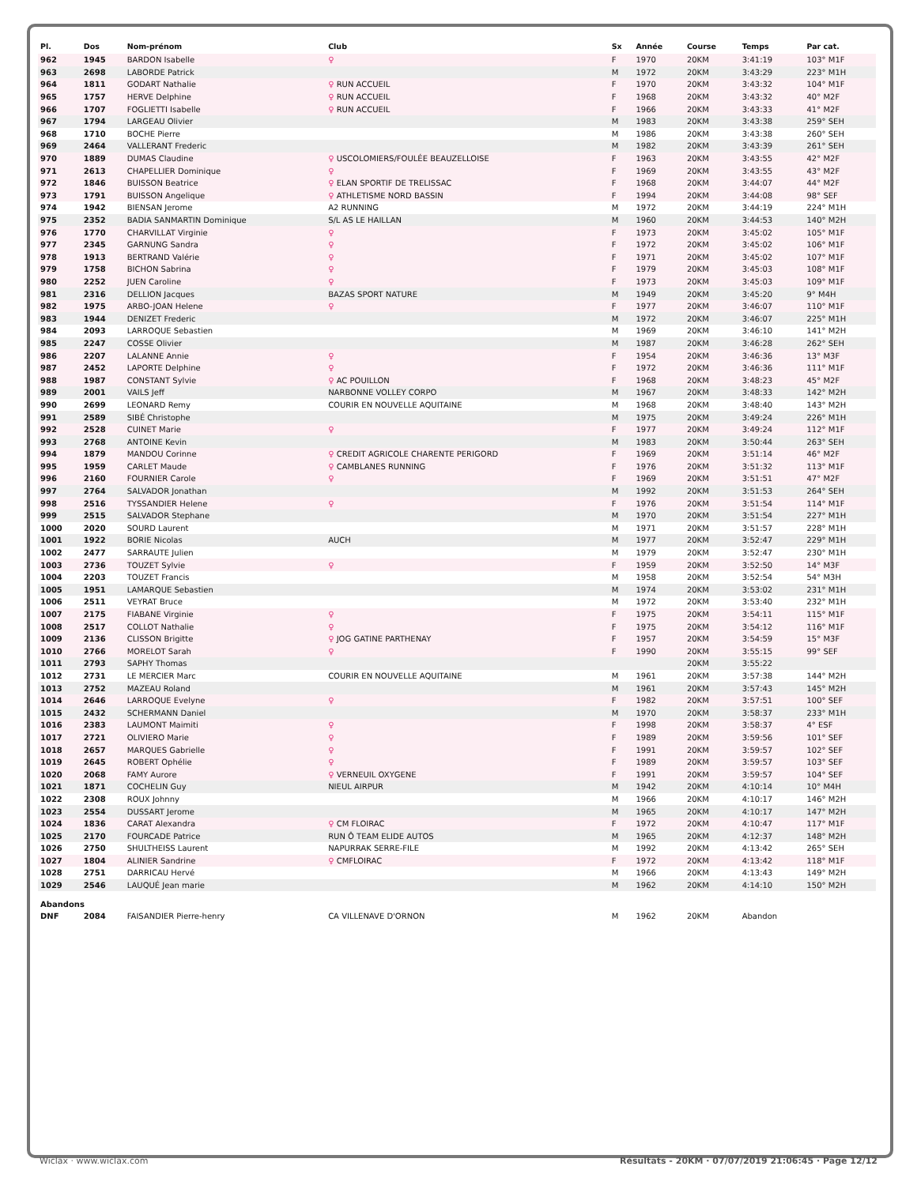| Pl. | Dos | Nom-prénom | Club | Sx | Année | Course | Temps | Par cat. |
| --- | --- | --- | --- | --- | --- | --- | --- | --- |
| 962 | 1945 | BARDON Isabelle | ♀ | F | 1970 | 20KM | 3:41:19 | 103° M1F |
| 963 | 2698 | LABORDE Patrick | | M | 1972 | 20KM | 3:43:29 | 223° M1H |
| 964 | 1811 | GODART Nathalie | ♀ RUN ACCUEIL | F | 1970 | 20KM | 3:43:32 | 104° M1F |
| 965 | 1757 | HERVE Delphine | ♀ RUN ACCUEIL | F | 1968 | 20KM | 3:43:32 | 40° M2F |
| 966 | 1707 | FOGLIETTI Isabelle | ♀ RUN ACCUEIL | F | 1966 | 20KM | 3:43:33 | 41° M2F |
| 967 | 1794 | LARGEAU Olivier | | M | 1983 | 20KM | 3:43:38 | 259° SEH |
| 968 | 1710 | BOCHE Pierre | | M | 1986 | 20KM | 3:43:38 | 260° SEH |
| 969 | 2464 | VALLERANT Frederic | | M | 1982 | 20KM | 3:43:39 | 261° SEH |
| 970 | 1889 | DUMAS Claudine | ♀ USCOLOMIERS/FOULÉE BEAUZELLOISE | F | 1963 | 20KM | 3:43:55 | 42° M2F |
| 971 | 2613 | CHAPELLIER Dominique | ♀ | F | 1969 | 20KM | 3:43:55 | 43° M2F |
| 972 | 1846 | BUISSON Beatrice | ♀ ELAN SPORTIF DE TRELISSAC | F | 1968 | 20KM | 3:44:07 | 44° M2F |
| 973 | 1791 | BUISSON Angelique | ♀ ATHLETISME NORD BASSIN | F | 1994 | 20KM | 3:44:08 | 98° SEF |
| 974 | 1942 | BIENSAN Jerome | A2 RUNNING | M | 1972 | 20KM | 3:44:19 | 224° M1H |
| 975 | 2352 | BADIA SANMARTIN Dominique | S/L AS LE HAILLAN | M | 1960 | 20KM | 3:44:53 | 140° M2H |
| 976 | 1770 | CHARVILLAT Virginie | ♀ | F | 1973 | 20KM | 3:45:02 | 105° M1F |
| 977 | 2345 | GARNUNG Sandra | ♀ | F | 1972 | 20KM | 3:45:02 | 106° M1F |
| 978 | 1913 | BERTRAND Valérie | ♀ | F | 1971 | 20KM | 3:45:02 | 107° M1F |
| 979 | 1758 | BICHON Sabrina | ♀ | F | 1979 | 20KM | 3:45:03 | 108° M1F |
| 980 | 2252 | JUEN Caroline | ♀ | F | 1973 | 20KM | 3:45:03 | 109° M1F |
| 981 | 2316 | DELLION Jacques | BAZAS SPORT NATURE | M | 1949 | 20KM | 3:45:20 | 9° M4H |
| 982 | 1975 | ARBO-JOAN Helene | ♀ | F | 1977 | 20KM | 3:46:07 | 110° M1F |
| 983 | 1944 | DENIZET Frederic | | M | 1972 | 20KM | 3:46:07 | 225° M1H |
| 984 | 2093 | LARROQUE Sebastien | | M | 1969 | 20KM | 3:46:10 | 141° M2H |
| 985 | 2247 | COSSE Olivier | | M | 1987 | 20KM | 3:46:28 | 262° SEH |
| 986 | 2207 | LALANNE Annie | ♀ | F | 1954 | 20KM | 3:46:36 | 13° M3F |
| 987 | 2452 | LAPORTE Delphine | ♀ | F | 1972 | 20KM | 3:46:36 | 111° M1F |
| 988 | 1987 | CONSTANT Sylvie | ♀ AC POUILLON | F | 1968 | 20KM | 3:48:23 | 45° M2F |
| 989 | 2001 | VAILS Jeff | NARBONNE VOLLEY CORPO | M | 1967 | 20KM | 3:48:33 | 142° M2H |
| 990 | 2699 | LEONARD Remy | COURIR EN NOUVELLE AQUITAINE | M | 1968 | 20KM | 3:48:40 | 143° M2H |
| 991 | 2589 | SIBÉ Christophe | | M | 1975 | 20KM | 3:49:24 | 226° M1H |
| 992 | 2528 | CUINET Marie | ♀ | F | 1977 | 20KM | 3:49:24 | 112° M1F |
| 993 | 2768 | ANTOINE Kevin | | M | 1983 | 20KM | 3:50:44 | 263° SEH |
| 994 | 1879 | MANDOU Corinne | ♀ CREDIT AGRICOLE CHARENTE PERIGORD | F | 1969 | 20KM | 3:51:14 | 46° M2F |
| 995 | 1959 | CARLET Maude | ♀ CAMBLANES RUNNING | F | 1976 | 20KM | 3:51:32 | 113° M1F |
| 996 | 2160 | FOURNIER Carole | ♀ | F | 1969 | 20KM | 3:51:51 | 47° M2F |
| 997 | 2764 | SALVADOR Jonathan | | M | 1992 | 20KM | 3:51:53 | 264° SEH |
| 998 | 2516 | TYSSANDIER Helene | ♀ | F | 1976 | 20KM | 3:51:54 | 114° M1F |
| 999 | 2515 | SALVADOR Stephane | | M | 1970 | 20KM | 3:51:54 | 227° M1H |
| 1000 | 2020 | SOURD Laurent | | M | 1971 | 20KM | 3:51:57 | 228° M1H |
| 1001 | 1922 | BORIE Nicolas | AUCH | M | 1977 | 20KM | 3:52:47 | 229° M1H |
| 1002 | 2477 | SARRAUTE Julien | | M | 1979 | 20KM | 3:52:47 | 230° M1H |
| 1003 | 2736 | TOUZET Sylvie | ♀ | F | 1959 | 20KM | 3:52:50 | 14° M3F |
| 1004 | 2203 | TOUZET Francis | | M | 1958 | 20KM | 3:52:54 | 54° M3H |
| 1005 | 1951 | LAMARQUE Sebastien | | M | 1974 | 20KM | 3:53:02 | 231° M1H |
| 1006 | 2511 | VEYRAT Bruce | | M | 1972 | 20KM | 3:53:40 | 232° M1H |
| 1007 | 2175 | FIABANE Virginie | ♀ | F | 1975 | 20KM | 3:54:11 | 115° M1F |
| 1008 | 2517 | COLLOT Nathalie | ♀ | F | 1975 | 20KM | 3:54:12 | 116° M1F |
| 1009 | 2136 | CLISSON Brigitte | ♀ JOG GATINE PARTHENAY | F | 1957 | 20KM | 3:54:59 | 15° M3F |
| 1010 | 2766 | MORELOT Sarah | ♀ | F | 1990 | 20KM | 3:55:15 | 99° SEF |
| 1011 | 2793 | SAPHY Thomas | | | | 20KM | 3:55:22 | |
| 1012 | 2731 | LE MERCIER Marc | COURIR EN NOUVELLE AQUITAINE | M | 1961 | 20KM | 3:57:38 | 144° M2H |
| 1013 | 2752 | MAZEAU Roland | | M | 1961 | 20KM | 3:57:43 | 145° M2H |
| 1014 | 2646 | LARROQUE Evelyne | ♀ | F | 1982 | 20KM | 3:57:51 | 100° SEF |
| 1015 | 2432 | SCHERMANN Daniel | | M | 1970 | 20KM | 3:58:37 | 233° M1H |
| 1016 | 2383 | LAUMONT Maimiti | ♀ | F | 1998 | 20KM | 3:58:37 | 4° ESF |
| 1017 | 2721 | OLIVIERO Marie | ♀ | F | 1989 | 20KM | 3:59:56 | 101° SEF |
| 1018 | 2657 | MARQUES Gabrielle | ♀ | F | 1991 | 20KM | 3:59:57 | 102° SEF |
| 1019 | 2645 | ROBERT Ophélie | ♀ | F | 1989 | 20KM | 3:59:57 | 103° SEF |
| 1020 | 2068 | FAMY Aurore | ♀ VERNEUIL OXYGENE | F | 1991 | 20KM | 3:59:57 | 104° SEF |
| 1021 | 1871 | COCHELIN Guy | NIEUL AIRPUR | M | 1942 | 20KM | 4:10:14 | 10° M4H |
| 1022 | 2308 | ROUX Johnny | | M | 1966 | 20KM | 4:10:17 | 146° M2H |
| 1023 | 2554 | DUSSART Jerome | | M | 1965 | 20KM | 4:10:17 | 147° M2H |
| 1024 | 1836 | CARAT Alexandra | ♀ CM FLOIRAC | F | 1972 | 20KM | 4:10:47 | 117° M1F |
| 1025 | 2170 | FOURCADE Patrice | RUN Ô TEAM ELIDE AUTOS | M | 1965 | 20KM | 4:12:37 | 148° M2H |
| 1026 | 2750 | SHULTHEISS Laurent | NAPURRAK SERRE-FILE | M | 1992 | 20KM | 4:13:42 | 265° SEH |
| 1027 | 1804 | ALINIER Sandrine | ♀ CMFLOIRAC | F | 1972 | 20KM | 4:13:42 | 118° M1F |
| 1028 | 2751 | DARRICAU Hervé | | M | 1966 | 20KM | 4:13:43 | 149° M2H |
| 1029 | 2546 | LAUQUÉ Jean marie | | M | 1962 | 20KM | 4:14:10 | 150° M2H |
| Abandons | | | | | | | | |
| DNF | 2084 | FAISANDIER Pierre-henry | CA VILLENAVE D'ORNON | M | 1962 | 20KM | Abandon | |
Wiclax · www.wiclax.com Résultats - 20KM · 07/07/2019 21:06:45 · Page 12/12